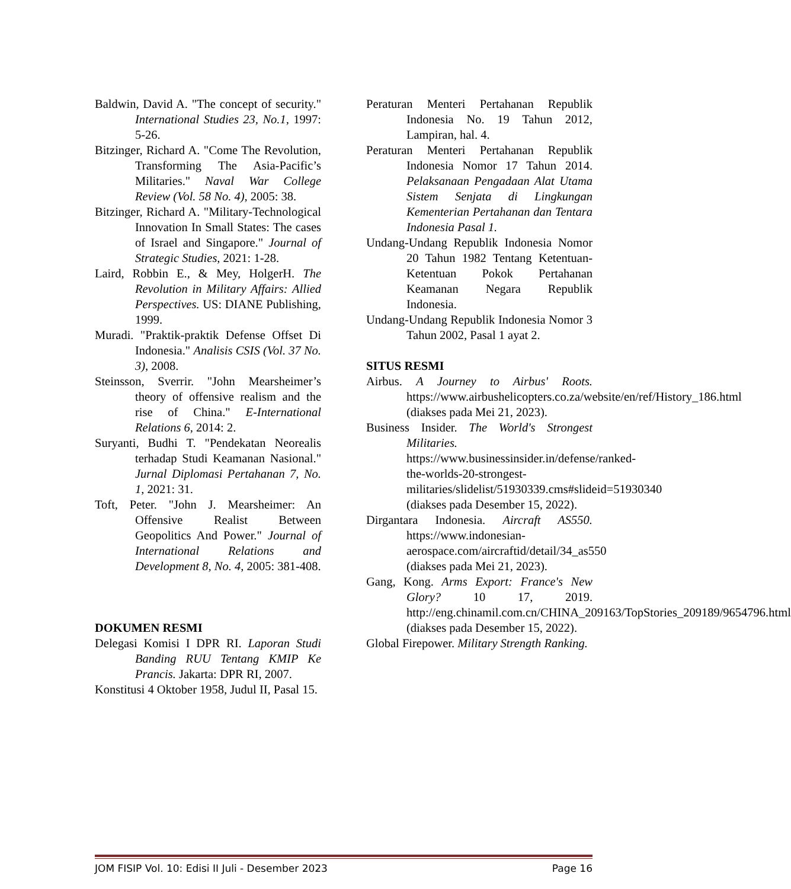Baldwin, David A. "The concept of security." International Studies 23, No.1, 1997: 5-26.
Bitzinger, Richard A. "Come The Revolution, Transforming The Asia-Pacific’s Militaries." Naval War College Review (Vol. 58 No. 4), 2005: 38.
Bitzinger, Richard A. "Military-Technological Innovation In Small States: The cases of Israel and Singapore." Journal of Strategic Studies, 2021: 1-28.
Laird, Robbin E., & Mey, HolgerH. The Revolution in Military Affairs: Allied Perspectives. US: DIANE Publishing, 1999.
Muradi. "Praktik-praktik Defense Offset Di Indonesia." Analisis CSIS (Vol. 37 No. 3), 2008.
Steinsson, Sverrir. "John Mearsheimer’s theory of offensive realism and the rise of China." E-International Relations 6, 2014: 2.
Suryanti, Budhi T. "Pendekatan Neorealis terhadap Studi Keamanan Nasional." Jurnal Diplomasi Pertahanan 7, No. 1, 2021: 31.
Toft, Peter. "John J. Mearsheimer: An Offensive Realist Between Geopolitics And Power." Journal of International Relations and Development 8, No. 4, 2005: 381-408.
DOKUMEN RESMI
Delegasi Komisi I DPR RI. Laporan Studi Banding RUU Tentang KMIP Ke Prancis. Jakarta: DPR RI, 2007.
Konstitusi 4 Oktober 1958, Judul II, Pasal 15.
Peraturan Menteri Pertahanan Republik Indonesia No. 19 Tahun 2012, Lampiran, hal. 4.
Peraturan Menteri Pertahanan Republik Indonesia Nomor 17 Tahun 2014. Pelaksanaan Pengadaan Alat Utama Sistem Senjata di Lingkungan Kementerian Pertahanan dan Tentara Indonesia Pasal 1.
Undang-Undang Republik Indonesia Nomor 20 Tahun 1982 Tentang Ketentuan-Ketentuan Pokok Pertahanan Keamanan Negara Republik Indonesia.
Undang-Undang Republik Indonesia Nomor 3 Tahun 2002, Pasal 1 ayat 2.
SITUS RESMI
Airbus. A Journey to Airbus' Roots. https://www.airbushelicopters.co.za/website/en/ref/History_186.html (diakses pada Mei 21, 2023).
Business Insider. The World's Strongest Militaries. https://www.businessinsider.in/defense/ranked-the-worlds-20-strongest-militaries/slidelist/51930339.cms#slideid=51930340 (diakses pada Desember 15, 2022).
Dirgantara Indonesia. Aircraft AS550. https://www.indonesian-aerospace.com/aircraftid/detail/34_as550 (diakses pada Mei 21, 2023).
Gang, Kong. Arms Export: France's New Glory? 10 17, 2019. http://eng.chinamil.com.cn/CHINA_209163/TopStories_209189/9654796.html (diakses pada Desember 15, 2022).
Global Firepower. Military Strength Ranking.
JOM FISIP Vol. 10: Edisi II Juli - Desember 2023 Page 16